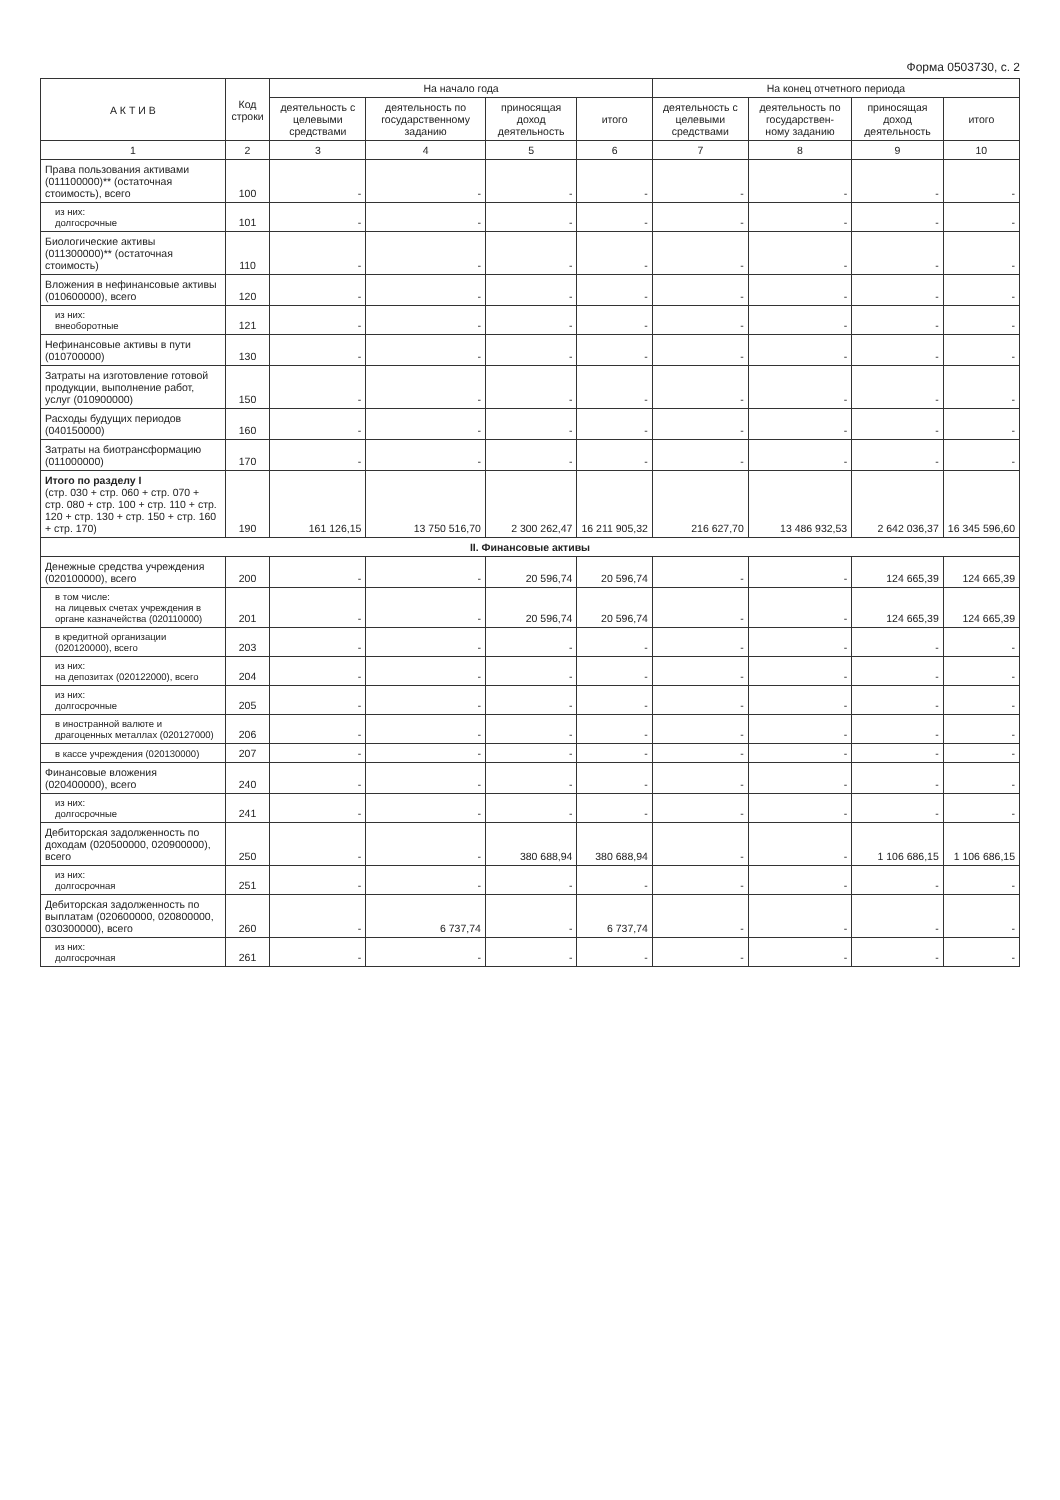Форма 0503730, с. 2
| А К Т И В | Код строки | На начало года | | | | На конец отчетного периода | | | |
| --- | --- | --- | --- | --- | --- | --- | --- | --- | --- |
| | | деятельность с целевыми средствами | деятельность по государственному заданию | приносящая доход деятельность | итого | деятельность с целевыми средствами | деятельность по государствен- ному заданию | приносящая доход деятельность | итого |
| 1 | 2 | 3 | 4 | 5 | 6 | 7 | 8 | 9 | 10 |
| Права пользования активами (011100000)** (остаточная стоимость), всего | 100 | - | - | - | - | - | - | - | - |
| из них: долгосрочные | 101 | - | - | - | - | - | - | - | - |
| Биологические активы (011300000)** (остаточная стоимость) | 110 | - | - | - | - | - | - | - | - |
| Вложения в нефинансовые активы (010600000), всего | 120 | - | - | - | - | - | - | - | - |
| из них: внеоборотные | 121 | - | - | - | - | - | - | - | - |
| Нефинансовые активы в пути (010700000) | 130 | - | - | - | - | - | - | - | - |
| Затраты на изготовление готовой продукции, выполнение работ, услуг (010900000) | 150 | - | - | - | - | - | - | - | - |
| Расходы будущих периодов (040150000) | 160 | - | - | - | - | - | - | - | - |
| Затраты на биотрансформацию (011000000) | 170 | - | - | - | - | - | - | - | - |
| Итого по разделу I (стр. 030 + стр. 060 + стр. 070 + стр. 080 + стр. 100 + стр. 110 + стр. 120 + стр. 130 + стр. 150 + стр. 160 + стр. 170) | 190 | 161 126,15 | 13 750 516,70 | 2 300 262,47 | 16 211 905,32 | 216 627,70 | 13 486 932,53 | 2 642 036,37 | 16 345 596,60 |
| II. Финансовые активы | | | | | | | | | |
| Денежные средства учреждения (020100000), всего | 200 | - | - | 20 596,74 | 20 596,74 | - | - | 124 665,39 | 124 665,39 |
| в том числе: на лицевых счетах учреждения в органе казначейства (020110000) | 201 | - | - | 20 596,74 | 20 596,74 | - | - | 124 665,39 | 124 665,39 |
| в кредитной организации (020120000), всего | 203 | - | - | - | - | - | - | - | - |
| из них: на депозитах (020122000), всего | 204 | - | - | - | - | - | - | - | - |
| из них: долгосрочные | 205 | - | - | - | - | - | - | - | - |
| в иностранной валюте и драгоценных металлах (020127000) | 206 | - | - | - | - | - | - | - | - |
| в кассе учреждения (020130000) | 207 | - | - | - | - | - | - | - | - |
| Финансовые вложения (020400000), всего | 240 | - | - | - | - | - | - | - | - |
| из них: долгосрочные | 241 | - | - | - | - | - | - | - | - |
| Дебиторская задолженность по доходам (020500000, 020900000), всего | 250 | - | - | 380 688,94 | 380 688,94 | - | - | 1 106 686,15 | 1 106 686,15 |
| из них: долгосрочная | 251 | - | - | - | - | - | - | - | - |
| Дебиторская задолженность по выплатам (020600000, 020800000, 030300000), всего | 260 | - | 6 737,74 | - | 6 737,74 | - | - | - | - |
| из них: долгосрочная | 261 | - | - | - | - | - | - | - | - |